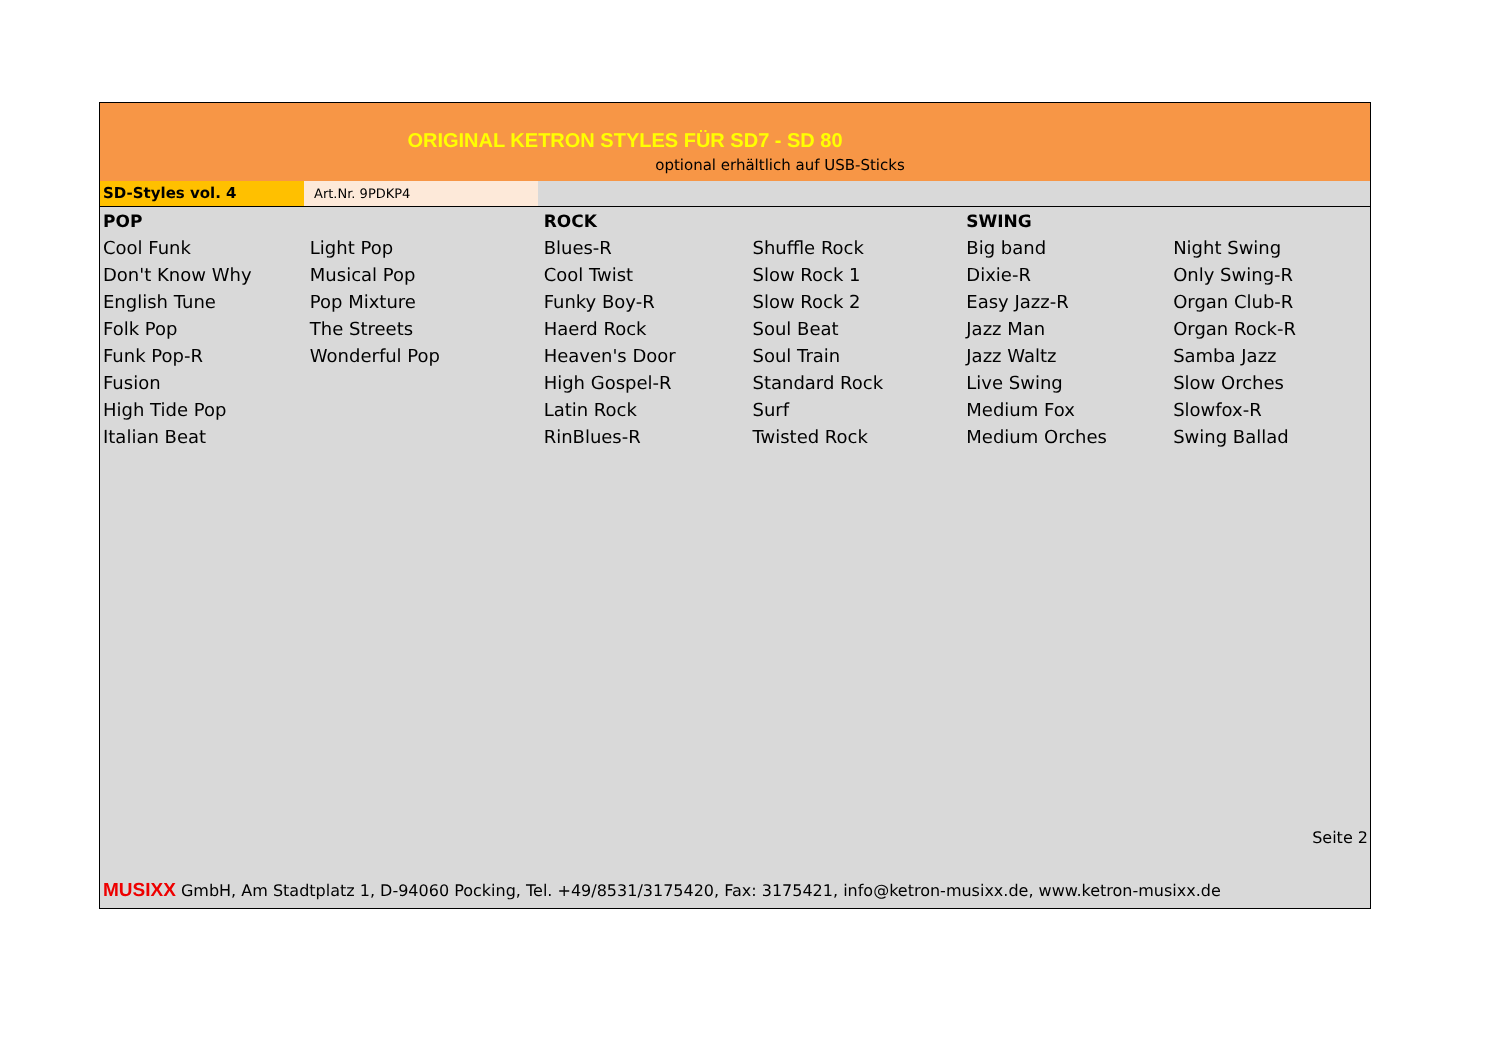ORIGINAL KETRON STYLES FÜR SD7 - SD 80
optional erhältlich auf USB-Sticks
SD-Styles vol. 4
Art.Nr. 9PDKP4
| POP | | ROCK | | SWING | |
| --- | --- | --- | --- | --- | --- |
| Cool Funk | Light Pop | Blues-R | Shuffle Rock | Big band | Night Swing |
| Don't Know Why | Musical Pop | Cool Twist | Slow Rock 1 | Dixie-R | Only Swing-R |
| English Tune | Pop Mixture | Funky Boy-R | Slow Rock 2 | Easy Jazz-R | Organ Club-R |
| Folk Pop | The Streets | Haerd Rock | Soul Beat | Jazz Man | Organ Rock-R |
| Funk Pop-R | Wonderful Pop | Heaven's Door | Soul Train | Jazz Waltz | Samba Jazz |
| Fusion | | High Gospel-R | Standard Rock | Live Swing | Slow Orches |
| High Tide Pop | | Latin Rock | Surf | Medium Fox | Slowfox-R |
| Italian Beat | | RinBlues-R | Twisted Rock | Medium Orches | Swing Ballad |
Seite 2
MUSIXX GmbH, Am Stadtplatz 1, D-94060 Pocking, Tel. +49/8531/3175420, Fax: 3175421, info@ketron-musixx.de, www.ketron-musixx.de